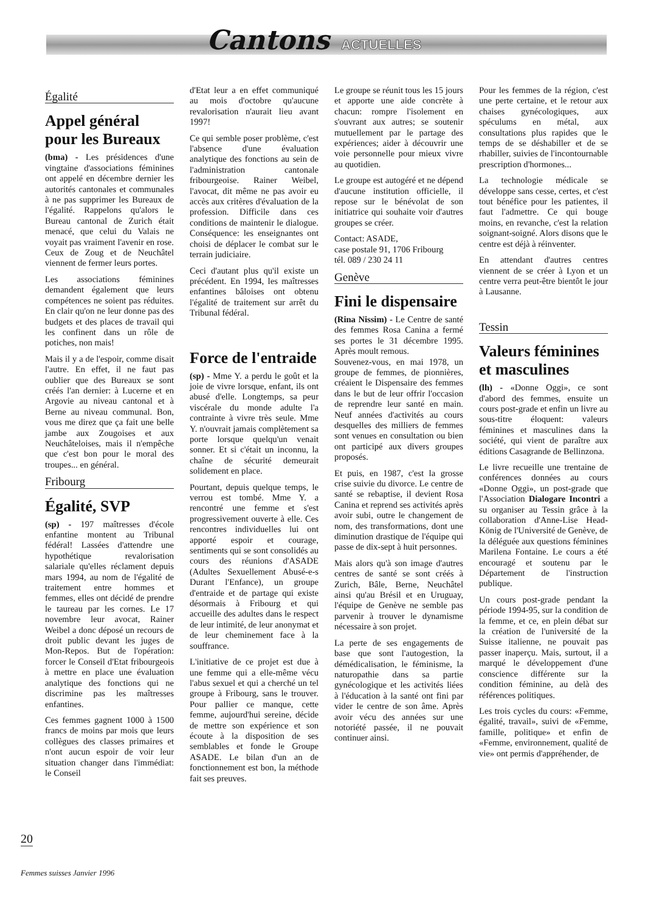Cantons ACTUELLES
Égalité
Appel général pour les Bureaux
(bma) - Les présidences d'une vingtaine d'associations féminines ont appelé en décembre dernier les autorités cantonales et communales à ne pas supprimer les Bureaux de l'égalité. Rappelons qu'alors le Bureau cantonal de Zurich était menacé, que celui du Valais ne voyait pas vraiment l'avenir en rose. Ceux de Zoug et de Neuchâtel viennent de fermer leurs portes.
Les associations féminines demandent également que leurs compétences ne soient pas réduites. En clair qu'on ne leur donne pas des budgets et des places de travail qui les confinent dans un rôle de potiches, non mais!
Mais il y a de l'espoir, comme disait l'autre. En effet, il ne faut pas oublier que des Bureaux se sont créés l'an dernier: à Lucerne et en Argovie au niveau cantonal et à Berne au niveau communal. Bon, vous me direz que ça fait une belle jambe aux Zougoises et aux Neuchâteloises, mais il n'empêche que c'est bon pour le moral des troupes... en général.
Fribourg
Égalité, SVP
(sp) - 197 maîtresses d'école enfantine montent au Tribunal fédéral! Lassées d'attendre une hypothétique revalorisation salariale qu'elles réclament depuis mars 1994, au nom de l'égalité de traitement entre hommes et femmes, elles ont décidé de prendre le taureau par les cornes. Le 17 novembre leur avocat, Rainer Weibel a donc déposé un recours de droit public devant les juges de Mon-Repos. But de l'opération: forcer le Conseil d'Etat fribourgeois à mettre en place une évaluation analytique des fonctions qui ne discrimine pas les maîtresses enfantines.
Ces femmes gagnent 1000 à 1500 francs de moins par mois que leurs collègues des classes primaires et n'ont aucun espoir de voir leur situation changer dans l'immédiat: le Conseil
d'Etat leur a en effet communiqué au mois d'octobre qu'aucune revalorisation n'aurait lieu avant 1997!
Ce qui semble poser problème, c'est l'absence d'une évaluation analytique des fonctions au sein de l'administration cantonale fribourgeoise. Rainer Weibel, l'avocat, dit même ne pas avoir eu accès aux critères d'évaluation de la profession. Difficile dans ces conditions de maintenir le dialogue. Conséquence: les enseignantes ont choisi de déplacer le combat sur le terrain judiciaire.
Ceci d'autant plus qu'il existe un précédent. En 1994, les maîtresses enfantines bâloises ont obtenu l'égalité de traitement sur arrêt du Tribunal fédéral.
Force de l'entraide
(sp) - Mme Y. a perdu le goût et la joie de vivre lorsque, enfant, ils ont abusé d'elle. Longtemps, sa peur viscérale du monde adulte l'a contrainte à vivre très seule. Mme Y. n'ouvrait jamais complètement sa porte lorsque quelqu'un venait sonner. Et si c'était un inconnu, la chaîne de sécurité demeurait solidement en place.
Pourtant, depuis quelque temps, le verrou est tombé. Mme Y. a rencontré une femme et s'est progressivement ouverte à elle. Ces rencontres individuelles lui ont apporté espoir et courage, sentiments qui se sont consolidés au cours des réunions d'ASADE (Adultes Sexuellement Abusé-e-s Durant l'Enfance), un groupe d'entraide et de partage qui existe désormais à Fribourg et qui accueille des adultes dans le respect de leur intimité, de leur anonymat et de leur cheminement face à la souffrance.
L'initiative de ce projet est due à une femme qui a elle-même vécu l'abus sexuel et qui a cherché un tel groupe à Fribourg, sans le trouver. Pour pallier ce manque, cette femme, aujourd'hui sereine, décide de mettre son expérience et son écoute à la disposition de ses semblables et fonde le Groupe ASADE. Le bilan d'un an de fonctionnement est bon, la méthode fait ses preuves.
Le groupe se réunit tous les 15 jours et apporte une aide concrète à chacun: rompre l'isolement en s'ouvrant aux autres; se soutenir mutuellement par le partage des expériences; aider à découvrir une voie personnelle pour mieux vivre au quotidien.
Le groupe est autogéré et ne dépend d'aucune institution officielle, il repose sur le bénévolat de son initiatrice qui souhaite voir d'autres groupes se créer.
Contact: ASADE,
case postale 91, 1706 Fribourg
tél. 089 / 230 24 11
Genève
Fini le dispensaire
(Rina Nissim) - Le Centre de santé des femmes Rosa Canina a fermé ses portes le 31 décembre 1995. Après moult remous.
Souvenez-vous, en mai 1978, un groupe de femmes, de pionnières, créaient le Dispensaire des femmes dans le but de leur offrir l'occasion de reprendre leur santé en main. Neuf années d'activités au cours desquelles des milliers de femmes sont venues en consultation ou bien ont participé aux divers groupes proposés.
Et puis, en 1987, c'est la grosse crise suivie du divorce. Le centre de santé se rebaptise, il devient Rosa Canina et reprend ses activités après avoir subi, outre le changement de nom, des transformations, dont une diminution drastique de l'équipe qui passe de dix-sept à huit personnes.
Mais alors qu'à son image d'autres centres de santé se sont créés à Zurich, Bâle, Berne, Neuchâtel ainsi qu'au Brésil et en Uruguay, l'équipe de Genève ne semble pas parvenir à trouver le dynamisme nécessaire à son projet.
La perte de ses engagements de base que sont l'autogestion, la démédicalisation, le féminisme, la naturopathie dans sa partie gynécologique et les activités liées à l'éducation à la santé ont fini par vider le centre de son âme. Après avoir vécu des années sur une notoriété passée, il ne pouvait continuer ainsi.
Pour les femmes de la région, c'est une perte certaine, et le retour aux chaises gynécologiques, aux spéculums en métal, aux consultations plus rapides que le temps de se déshabiller et de se rhabiller, suivies de l'incontournable prescription d'hormones...
La technologie médicale se développe sans cesse, certes, et c'est tout bénéfice pour les patientes, il faut l'admettre. Ce qui bouge moins, en revanche, c'est la relation soignant-soigné. Alors disons que le centre est déjà à réinventer.
En attendant d'autres centres viennent de se créer à Lyon et un centre verra peut-être bientôt le jour à Lausanne.
Tessin
Valeurs féminines et masculines
(lh) - «Donne Oggi», ce sont d'abord des femmes, ensuite un cours post-grade et enfin un livre au sous-titre éloquent: valeurs féminines et masculines dans la société, qui vient de paraître aux éditions Casagrande de Bellinzona.
Le livre recueille une trentaine de conférences données au cours «Donne Oggi», un post-grade que l'Association Dialogare Incontri a su organiser au Tessin grâce à la collaboration d'Anne-Lise Head-König de l'Université de Genève, de la déléguée aux questions féminines Marilena Fontaine. Le cours a été encouragé et soutenu par le Département de l'instruction publique.
Un cours post-grade pendant la période 1994-95, sur la condition de la femme, et ce, en plein débat sur la création de l'université de la Suisse italienne, ne pouvait pas passer inaperçu. Mais, surtout, il a marqué le développement d'une conscience différente sur la condition féminine, au delà des références politiques.
Les trois cycles du cours: «Femme, égalité, travail», suivi de «Femme, famille, politique» et enfin de «Femme, environnement, qualité de vie» ont permis d'appréhender, de
20
Femmes suisses Janvier 1996